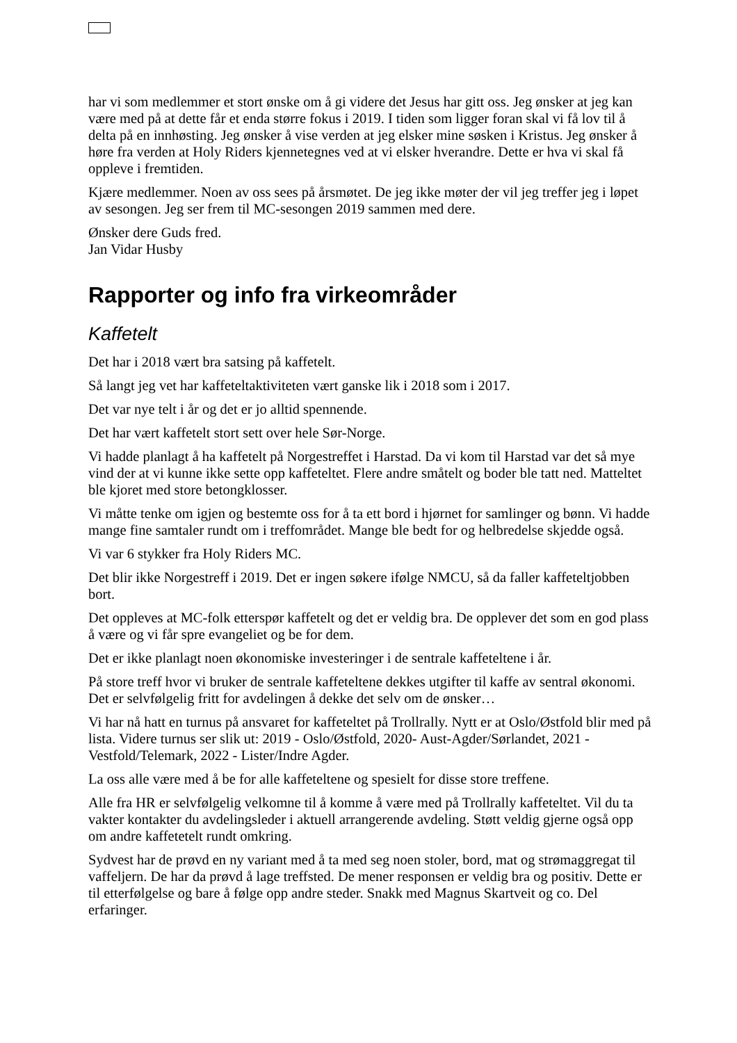har vi som medlemmer et stort ønske om å gi videre det Jesus har gitt oss. Jeg ønsker at jeg kan være med på at dette får et enda større fokus i 2019. I tiden som ligger foran skal vi få lov til å delta på en innhøsting. Jeg ønsker å vise verden at jeg elsker mine søsken i Kristus. Jeg ønsker å høre fra verden at Holy Riders kjennetegnes ved at vi elsker hverandre. Dette er hva vi skal få oppleve i fremtiden.
Kjære medlemmer. Noen av oss sees på årsmøtet. De jeg ikke møter der vil jeg treffer jeg i løpet av sesongen. Jeg ser frem til MC-sesongen 2019 sammen med dere.
Ønsker dere Guds fred.
Jan Vidar Husby
Rapporter og info fra virkeområder
Kaffetelt
Det har i 2018 vært bra satsing på kaffetelt.
Så langt jeg vet har kaffeteltaktiviteten vært ganske lik i 2018 som i 2017.
Det var nye telt i år og det er jo alltid spennende.
Det har vært kaffetelt stort sett over hele Sør-Norge.
Vi hadde planlagt å ha kaffetelt på Norgestreffet i Harstad. Da vi kom til Harstad var det så mye vind der at vi kunne ikke sette opp kaffeteltet. Flere andre småtelt og boder ble tatt ned. Matteltet ble kjoret med store betongklosser.
Vi måtte tenke om igjen og bestemte oss for å ta ett bord i hjørnet for samlinger og bønn. Vi hadde mange fine samtaler rundt om i treffområdet. Mange ble bedt for og helbredelse skjedde også.
Vi var 6 stykker fra Holy Riders MC.
Det blir ikke Norgestreff i 2019. Det er ingen søkere ifølge NMCU, så da faller kaffeteltjobben bort.
Det oppleves at MC-folk etterspør kaffetelt og det er veldig bra. De opplever det som en god plass å være og vi får spre evangeliet og be for dem.
Det er ikke planlagt noen økonomiske investeringer i de sentrale kaffeteltene i år.
På store treff hvor vi bruker de sentrale kaffeteltene dekkes utgifter til kaffe av sentral økonomi. Det er selvfølgelig fritt for avdelingen å dekke det selv om de ønsker…
Vi har nå hatt en turnus på ansvaret for kaffeteltet på Trollrally. Nytt er at Oslo/Østfold blir med på lista. Videre turnus ser slik ut: 2019 - Oslo/Østfold, 2020- Aust-Agder/Sørlandet, 2021 - Vestfold/Telemark, 2022 - Lister/Indre Agder.
La oss alle være med å be for alle kaffeteltene og spesielt for disse store treffene.
Alle fra HR er selvfølgelig velkomne til å komme å være med på Trollrally kaffeteltet. Vil du ta vakter kontakter du avdelingsleder i aktuell arrangerende avdeling. Støtt veldig gjerne også opp om andre kaffetetelt rundt omkring.
Sydvest har de prøvd en ny variant med å ta med seg noen stoler, bord, mat og strømaggregat til vaffeljern. De har da prøvd å lage treffsted. De mener responsen er veldig bra og positiv. Dette er til etterfølgelse og bare å følge opp andre steder. Snakk med Magnus Skartveit og co. Del erfaringer.